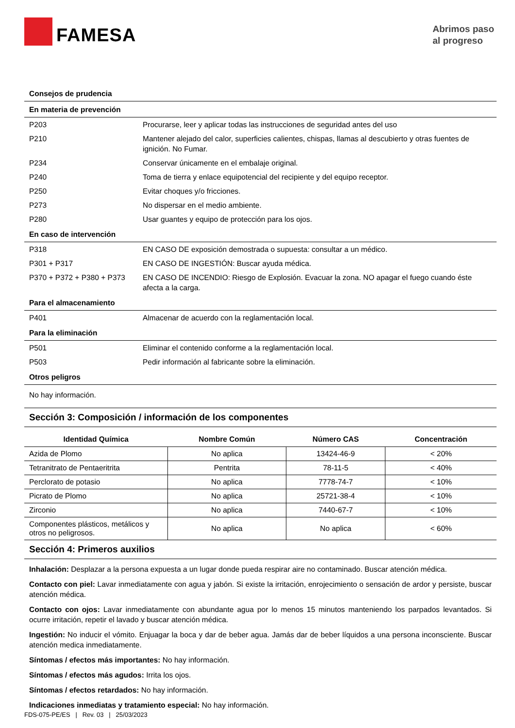FAMESA
Abrimos paso
al progreso
Consejos de prudencia
En materia de prevención
| P203 | Procurarse, leer y aplicar todas las instrucciones de seguridad antes del uso |
| P210 | Mantener alejado del calor, superficies calientes, chispas, llamas al descubierto y otras fuentes de ignición. No Fumar. |
| P234 | Conservar únicamente en el embalaje original. |
| P240 | Toma de tierra y enlace equipotencial del recipiente y del equipo receptor. |
| P250 | Evitar choques y/o fricciones. |
| P273 | No dispersar en el medio ambiente. |
| P280 | Usar guantes y equipo de protección para los ojos. |
En caso de intervención
| P318 | EN CASO DE exposición demostrada o supuesta: consultar a un médico. |
| P301 + P317 | EN CASO DE INGESTIÓN: Buscar ayuda médica. |
| P370 + P372 + P380 + P373 | EN CASO DE INCENDIO: Riesgo de Explosión. Evacuar la zona. NO apagar el fuego cuando éste afecta a la carga. |
Para el almacenamiento
| P401 | Almacenar de acuerdo con la reglamentación local. |
Para la eliminación
| P501 | Eliminar el contenido conforme a la reglamentación local. |
| P503 | Pedir información al fabricante sobre la eliminación. |
Otros peligros
No hay información.
Sección 3: Composición / información de los componentes
| Identidad Química | Nombre Común | Número CAS | Concentración |
| --- | --- | --- | --- |
| Azida de Plomo | No aplica | 13424-46-9 | < 20% |
| Tetranitrato de Pentaeritrita | Pentrita | 78-11-5 | < 40% |
| Perclorato de potasio | No aplica | 7778-74-7 | < 10% |
| Picrato de Plomo | No aplica | 25721-38-4 | < 10% |
| Zirconio | No aplica | 7440-67-7 | < 10% |
| Componentes plásticos, metálicos y otros no peligrosos. | No aplica | No aplica | < 60% |
Sección 4: Primeros auxilios
Inhalación: Desplazar a la persona expuesta a un lugar donde pueda respirar aire no contaminado. Buscar atención médica.
Contacto con piel: Lavar inmediatamente con agua y jabón. Si existe la irritación, enrojecimiento o sensación de ardor y persiste, buscar atención médica.
Contacto con ojos: Lavar inmediatamente con abundante agua por lo menos 15 minutos manteniendo los parpados levantados. Si ocurre irritación, repetir el lavado y buscar atención médica.
Ingestión: No inducir el vómito. Enjuagar la boca y dar de beber agua. Jamás dar de beber líquidos a una persona inconsciente. Buscar atención medica inmediatamente.
Síntomas / efectos más importantes: No hay información.
Síntomas / efectos más agudos: Irrita los ojos.
Síntomas / efectos retardados: No hay información.
Indicaciones inmediatas y tratamiento especial: No hay información.
FDS-075-PE/ES | Rev. 03 | 25/03/2023